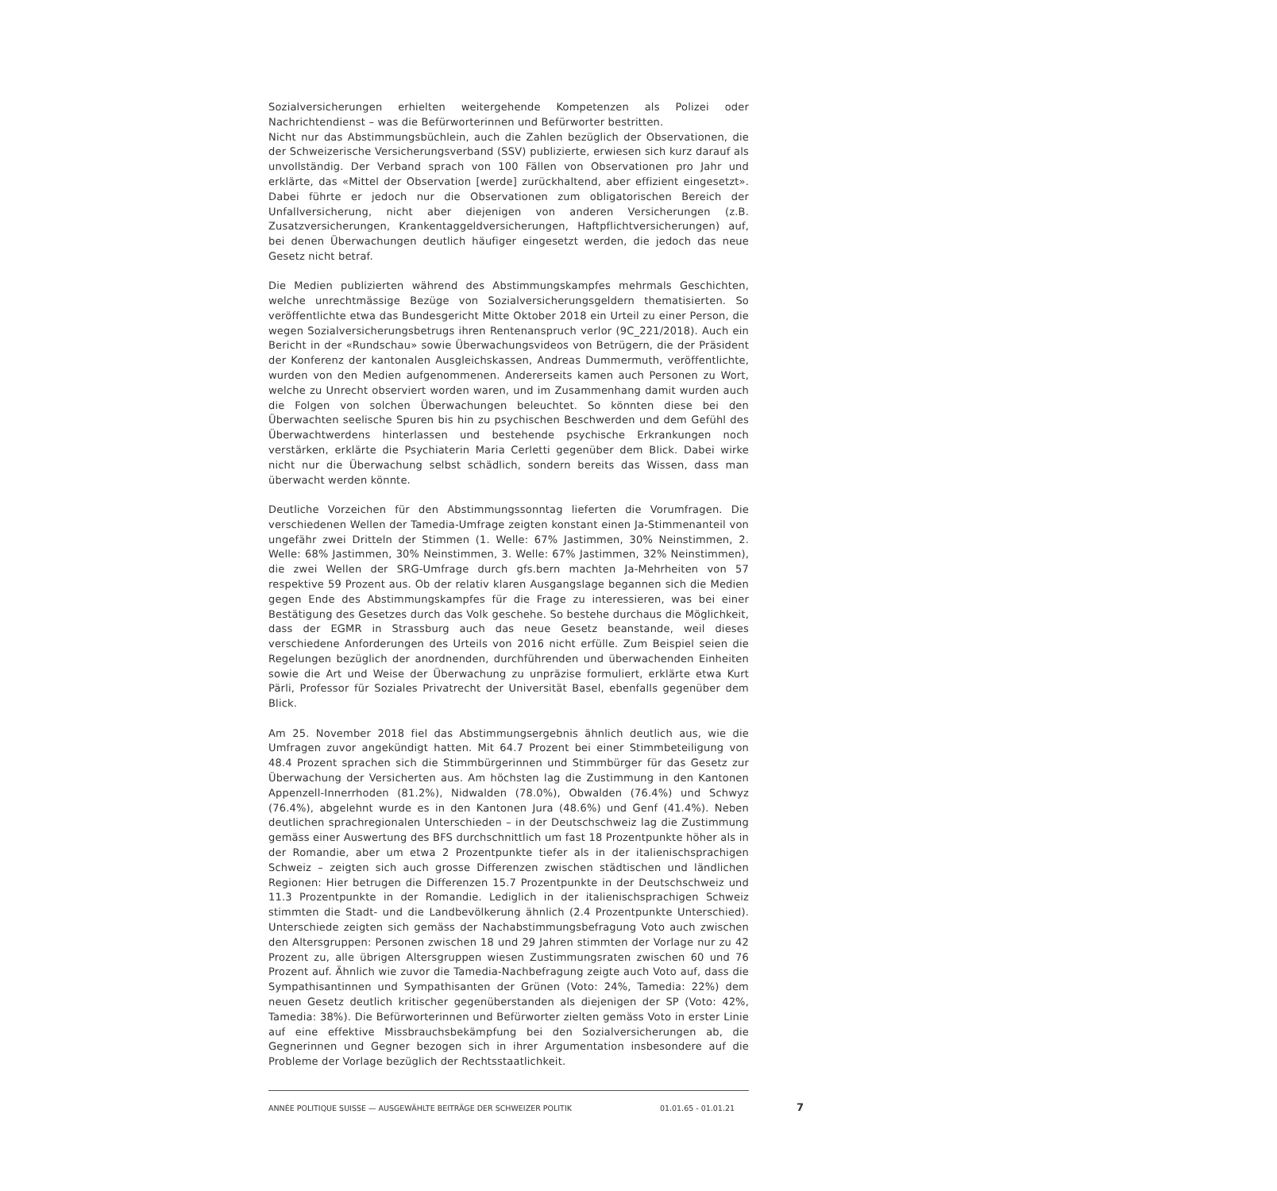Sozialversicherungen erhielten weitergehende Kompetenzen als Polizei oder Nachrichtendienst – was die Befürworterinnen und Befürworter bestritten.
Nicht nur das Abstimmungsbüchlein, auch die Zahlen bezüglich der Observationen, die der Schweizerische Versicherungsverband (SSV) publizierte, erwiesen sich kurz darauf als unvollständig. Der Verband sprach von 100 Fällen von Observationen pro Jahr und erklärte, das «Mittel der Observation [werde] zurückhaltend, aber effizient eingesetzt». Dabei führte er jedoch nur die Observationen zum obligatorischen Bereich der Unfallversicherung, nicht aber diejenigen von anderen Versicherungen (z.B. Zusatzversicherungen, Krankentaggeldversicherungen, Haftpflichtversicherungen) auf, bei denen Überwachungen deutlich häufiger eingesetzt werden, die jedoch das neue Gesetz nicht betraf.
Die Medien publizierten während des Abstimmungskampfes mehrmals Geschichten, welche unrechtmässige Bezüge von Sozialversicherungsgeldern thematisierten. So veröffentlichte etwa das Bundesgericht Mitte Oktober 2018 ein Urteil zu einer Person, die wegen Sozialversicherungsbetrugs ihren Rentenanspruch verlor (9C_221/2018). Auch ein Bericht in der «Rundschau» sowie Überwachungsvideos von Betrügern, die der Präsident der Konferenz der kantonalen Ausgleichskassen, Andreas Dummermuth, veröffentlichte, wurden von den Medien aufgenommenen. Andererseits kamen auch Personen zu Wort, welche zu Unrecht observiert worden waren, und im Zusammenhang damit wurden auch die Folgen von solchen Überwachungen beleuchtet. So könnten diese bei den Überwachten seelische Spuren bis hin zu psychischen Beschwerden und dem Gefühl des Überwachtwerdens hinterlassen und bestehende psychische Erkrankungen noch verstärken, erklärte die Psychiaterin Maria Cerletti gegenüber dem Blick. Dabei wirke nicht nur die Überwachung selbst schädlich, sondern bereits das Wissen, dass man überwacht werden könnte.
Deutliche Vorzeichen für den Abstimmungssonntag lieferten die Vorumfragen. Die verschiedenen Wellen der Tamedia-Umfrage zeigten konstant einen Ja-Stimmenanteil von ungefähr zwei Dritteln der Stimmen (1. Welle: 67% Jastimmen, 30% Neinstimmen, 2. Welle: 68% Jastimmen, 30% Neinstimmen, 3. Welle: 67% Jastimmen, 32% Neinstimmen), die zwei Wellen der SRG-Umfrage durch gfs.bern machten Ja-Mehrheiten von 57 respektive 59 Prozent aus. Ob der relativ klaren Ausgangslage begannen sich die Medien gegen Ende des Abstimmungskampfes für die Frage zu interessieren, was bei einer Bestätigung des Gesetzes durch das Volk geschehe. So bestehe durchaus die Möglichkeit, dass der EGMR in Strassburg auch das neue Gesetz beanstande, weil dieses verschiedene Anforderungen des Urteils von 2016 nicht erfülle. Zum Beispiel seien die Regelungen bezüglich der anordnenden, durchführenden und überwachenden Einheiten sowie die Art und Weise der Überwachung zu unpräzise formuliert, erklärte etwa Kurt Pärli, Professor für Soziales Privatrecht der Universität Basel, ebenfalls gegenüber dem Blick.
Am 25. November 2018 fiel das Abstimmungsergebnis ähnlich deutlich aus, wie die Umfragen zuvor angekündigt hatten. Mit 64.7 Prozent bei einer Stimmbeteiligung von 48.4 Prozent sprachen sich die Stimmbürgerinnen und Stimmbürger für das Gesetz zur Überwachung der Versicherten aus. Am höchsten lag die Zustimmung in den Kantonen Appenzell-Innerrhoden (81.2%), Nidwalden (78.0%), Obwalden (76.4%) und Schwyz (76.4%), abgelehnt wurde es in den Kantonen Jura (48.6%) und Genf (41.4%). Neben deutlichen sprachregionalen Unterschieden – in der Deutschschweiz lag die Zustimmung gemäss einer Auswertung des BFS durchschnittlich um fast 18 Prozentpunkte höher als in der Romandie, aber um etwa 2 Prozentpunkte tiefer als in der italienischsprachigen Schweiz – zeigten sich auch grosse Differenzen zwischen städtischen und ländlichen Regionen: Hier betrugen die Differenzen 15.7 Prozentpunkte in der Deutschschweiz und 11.3 Prozentpunkte in der Romandie. Lediglich in der italienischsprachigen Schweiz stimmten die Stadt- und die Landbevölkerung ähnlich (2.4 Prozentpunkte Unterschied). Unterschiede zeigten sich gemäss der Nachabstimmungsbefragung Voto auch zwischen den Altersgruppen: Personen zwischen 18 und 29 Jahren stimmten der Vorlage nur zu 42 Prozent zu, alle übrigen Altersgruppen wiesen Zustimmungsraten zwischen 60 und 76 Prozent auf. Ähnlich wie zuvor die Tamedia-Nachbefragung zeigte auch Voto auf, dass die Sympathisantinnen und Sympathisanten der Grünen (Voto: 24%, Tamedia: 22%) dem neuen Gesetz deutlich kritischer gegenüberstanden als diejenigen der SP (Voto: 42%, Tamedia: 38%). Die Befürworterinnen und Befürworter zielten gemäss Voto in erster Linie auf eine effektive Missbrauchsbekämpfung bei den Sozialversicherungen ab, die Gegnerinnen und Gegner bezogen sich in ihrer Argumentation insbesondere auf die Probleme der Vorlage bezüglich der Rechtsstaatlichkeit.
ANNÉE POLITIQUE SUISSE — AUSGEWÄHLTE BEITRÄGE DER SCHWEIZER POLITIK 01.01.65 - 01.01.21
7